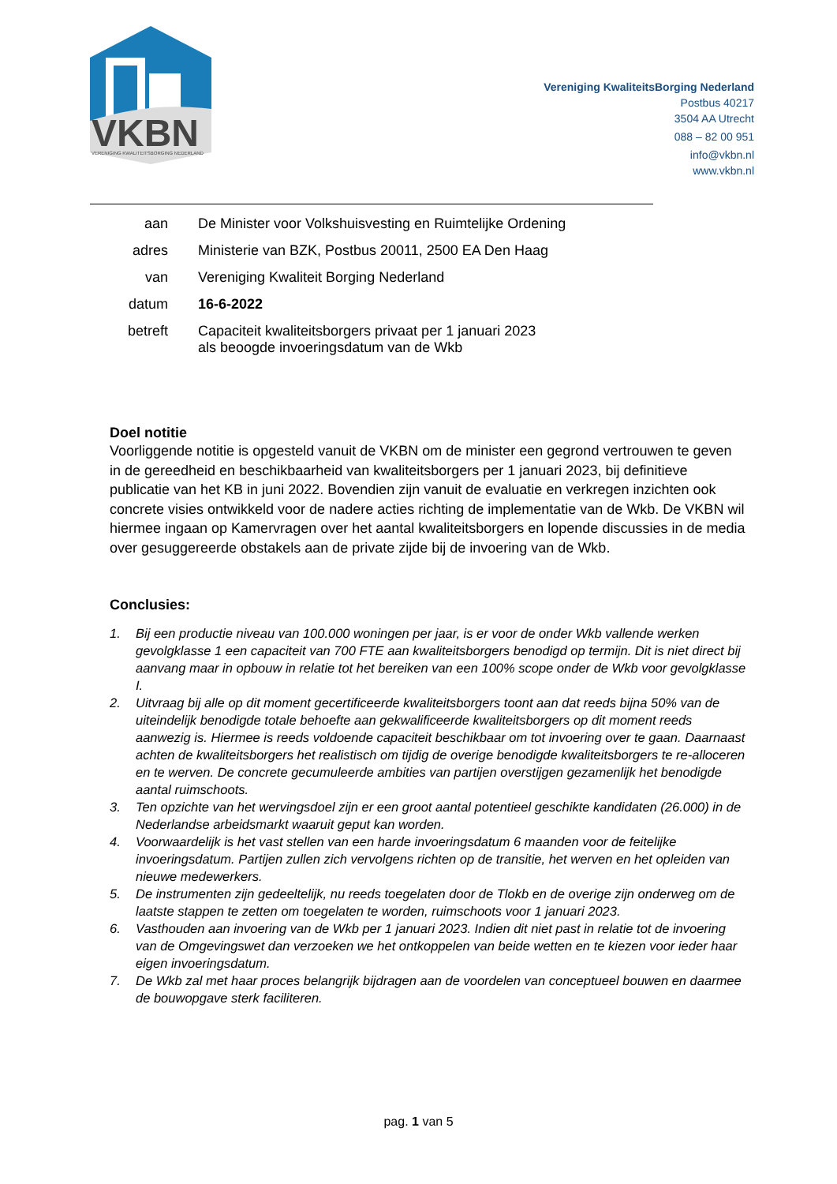VKBN
VERENIGING KWALITEITSBORGING NEDERLAND
Vereniging KwaliteitsBorging Nederland
Postbus 40217
3504 AA Utrecht
088 – 82 00 951
info@vkbn.nl
www.vkbn.nl
| aan | De Minister voor Volkshuisvesting en Ruimtelijke Ordening |
| adres | Ministerie van BZK, Postbus 20011, 2500 EA Den Haag |
| van | Vereniging Kwaliteit Borging Nederland |
| datum | 16-6-2022 |
| betreft | Capaciteit kwaliteitsborgers privaat per 1 januari 2023 als beoogde invoeringsdatum van de Wkb |
Doel notitie
Voorliggende notitie is opgesteld vanuit de VKBN om de minister een gegrond vertrouwen te geven in de gereedheid en beschikbaarheid van kwaliteitsborgers per 1 januari 2023, bij definitieve publicatie van het KB in juni 2022. Bovendien zijn vanuit de evaluatie en verkregen inzichten ook concrete visies ontwikkeld voor de nadere acties richting de implementatie van de Wkb. De VKBN wil hiermee ingaan op Kamervragen over het aantal kwaliteitsborgers en lopende discussies in de media over gesuggereerde obstakels aan de private zijde bij de invoering van de Wkb.
Conclusies:
1. Bij een productie niveau van 100.000 woningen per jaar, is er voor de onder Wkb vallende werken gevolgklasse 1 een capaciteit van 700 FTE aan kwaliteitsborgers benodigd op termijn. Dit is niet direct bij aanvang maar in opbouw in relatie tot het bereiken van een 100% scope onder de Wkb voor gevolgklasse I.
2. Uitvraag bij alle op dit moment gecertificeerde kwaliteitsborgers toont aan dat reeds bijna 50% van de uiteindelijk benodigde totale behoefte aan gekwalificeerde kwaliteitsborgers op dit moment reeds aanwezig is. Hiermee is reeds voldoende capaciteit beschikbaar om tot invoering over te gaan. Daarnaast achten de kwaliteitsborgers het realistisch om tijdig de overige benodigde kwaliteitsborgers te re-alloceren en te werven. De concrete gecumuleerde ambities van partijen overstijgen gezamenlijk het benodigde aantal ruimschoots.
3. Ten opzichte van het wervingsdoel zijn er een groot aantal potentieel geschikte kandidaten (26.000) in de Nederlandse arbeidsmarkt waaruit geput kan worden.
4. Voorwaardelijk is het vast stellen van een harde invoeringsdatum 6 maanden voor de feitelijke invoeringsdatum. Partijen zullen zich vervolgens richten op de transitie, het werven en het opleiden van nieuwe medewerkers.
5. De instrumenten zijn gedeeltelijk, nu reeds toegelaten door de Tlokb en de overige zijn onderweg om de laatste stappen te zetten om toegelaten te worden, ruimschoots voor 1 januari 2023.
6. Vasthouden aan invoering van de Wkb per 1 januari 2023. Indien dit niet past in relatie tot de invoering van de Omgevingswet dan verzoeken we het ontkoppelen van beide wetten en te kiezen voor ieder haar eigen invoeringsdatum.
7. De Wkb zal met haar proces belangrijk bijdragen aan de voordelen van conceptueel bouwen en daarmee de bouwopgave sterk faciliteren.
pag. 1 van 5